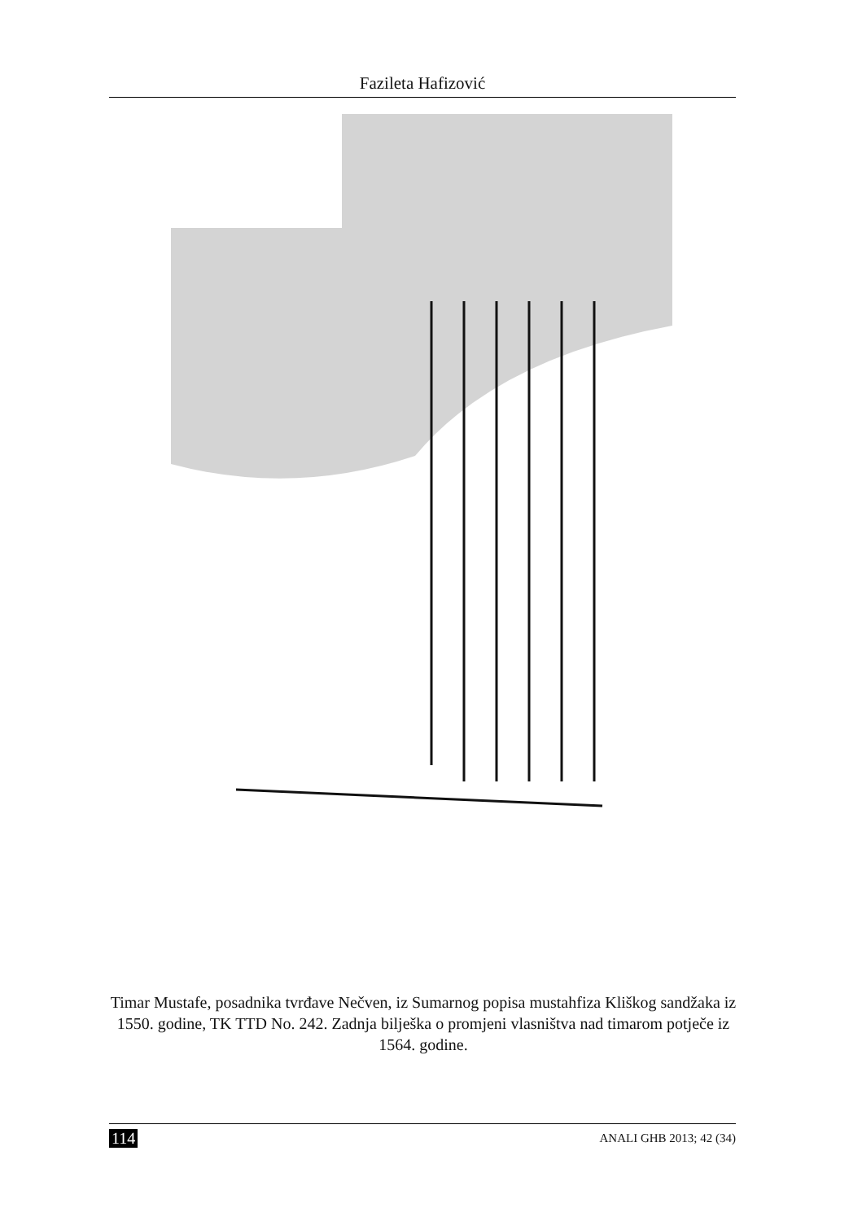Fazileta Hafizović
Timar Mustafe, posadnika tvrđave Nečven, iz Sumarnog popisa mustahfiza Kliškog sandžaka iz 1550. godine, TK TTD No. 242. Zadnja bilješka o promjeni vlasništva nad timarom potječe iz 1564. godine.
114 ANALI GHB 2013; 42 (34)